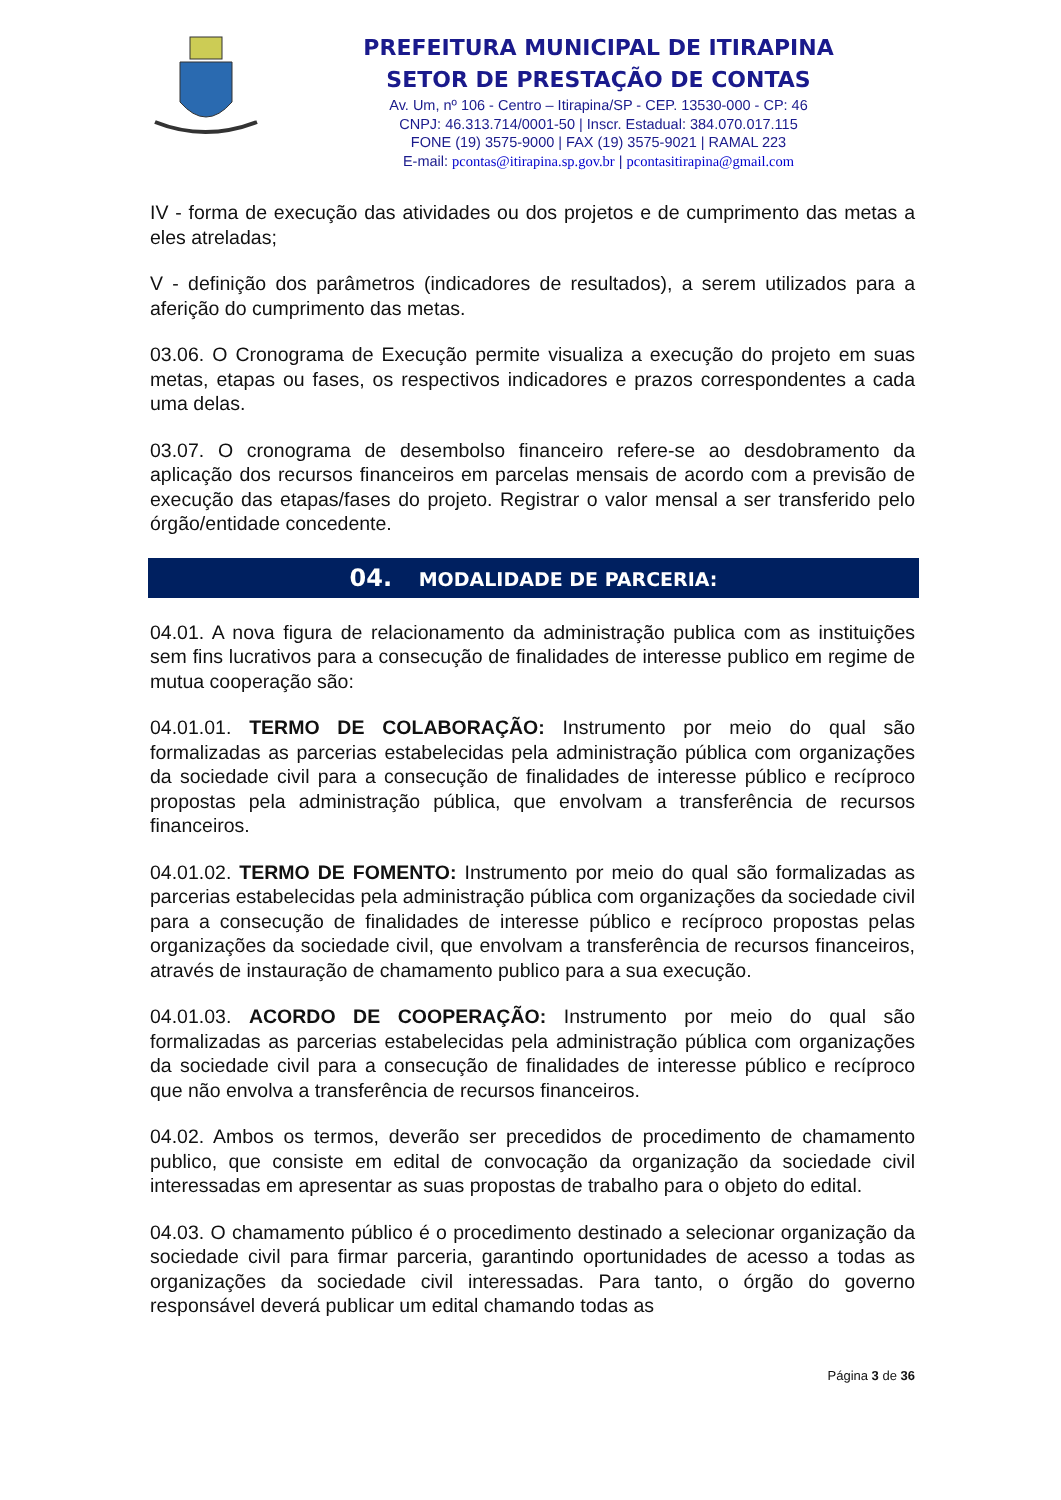PREFEITURA MUNICIPAL DE ITIRAPINA
SETOR DE PRESTAÇÃO DE CONTAS
Av. Um, nº 106 - Centro – Itirapina/SP - CEP. 13530-000 - CP: 46
CNPJ: 46.313.714/0001-50 | Inscr. Estadual: 384.070.017.115
FONE (19) 3575-9000 | FAX (19) 3575-9021 | RAMAL 223
E-mail: pcontas@itirapina.sp.gov.br | pcontasitirapina@gmail.com
IV - forma de execução das atividades ou dos projetos e de cumprimento das metas a eles atreladas;
V - definição dos parâmetros (indicadores de resultados), a serem utilizados para a aferição do cumprimento das metas.
03.06. O Cronograma de Execução permite visualiza a execução do projeto em suas metas, etapas ou fases, os respectivos indicadores e prazos correspondentes a cada uma delas.
03.07. O cronograma de desembolso financeiro refere-se ao desdobramento da aplicação dos recursos financeiros em parcelas mensais de acordo com a previsão de execução das etapas/fases do projeto. Registrar o valor mensal a ser transferido pelo órgão/entidade concedente.
04. MODALIDADE DE PARCERIA:
04.01. A nova figura de relacionamento da administração publica com as instituições sem fins lucrativos para a consecução de finalidades de interesse publico em regime de mutua cooperação são:
04.01.01. TERMO DE COLABORAÇÃO: Instrumento por meio do qual são formalizadas as parcerias estabelecidas pela administração pública com organizações da sociedade civil para a consecução de finalidades de interesse público e recíproco propostas pela administração pública, que envolvam a transferência de recursos financeiros.
04.01.02. TERMO DE FOMENTO: Instrumento por meio do qual são formalizadas as parcerias estabelecidas pela administração pública com organizações da sociedade civil para a consecução de finalidades de interesse público e recíproco propostas pelas organizações da sociedade civil, que envolvam a transferência de recursos financeiros, através de instauração de chamamento publico para a sua execução.
04.01.03. ACORDO DE COOPERAÇÃO: Instrumento por meio do qual são formalizadas as parcerias estabelecidas pela administração pública com organizações da sociedade civil para a consecução de finalidades de interesse público e recíproco que não envolva a transferência de recursos financeiros.
04.02. Ambos os termos, deverão ser precedidos de procedimento de chamamento publico, que consiste em edital de convocação da organização da sociedade civil interessadas em apresentar as suas propostas de trabalho para o objeto do edital.
04.03. O chamamento público é o procedimento destinado a selecionar organização da sociedade civil para firmar parceria, garantindo oportunidades de acesso a todas as organizações da sociedade civil interessadas. Para tanto, o órgão do governo responsável deverá publicar um edital chamando todas as
Página 3 de 36